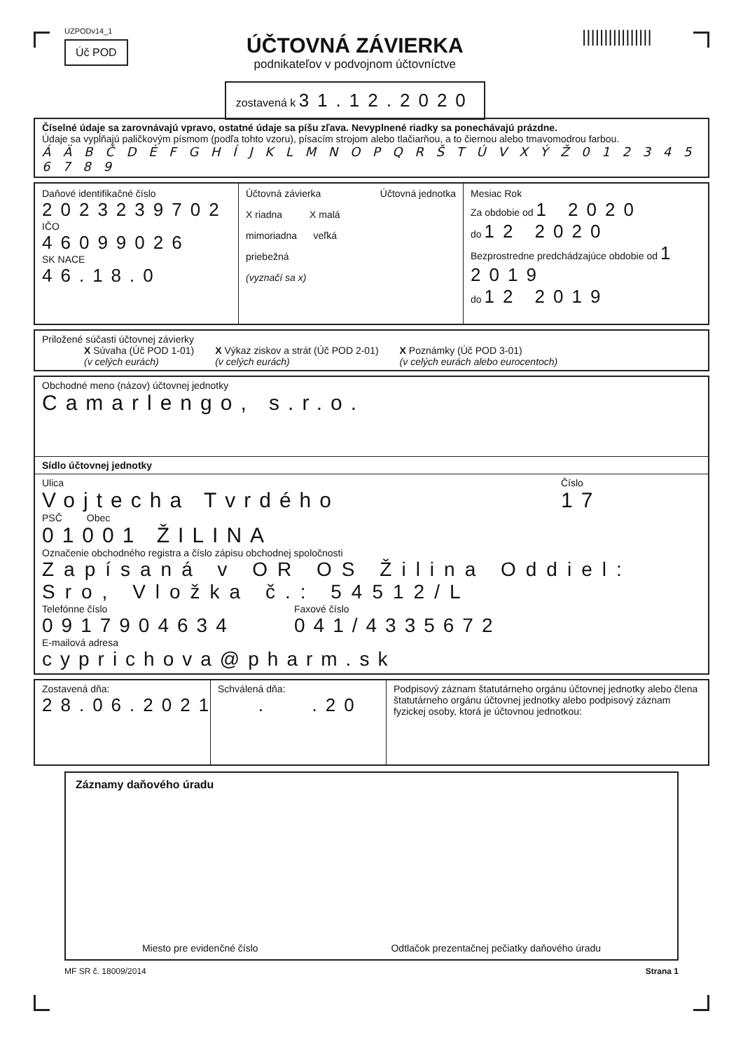UZPODv14_1
Úč POD
ÚČTOVNÁ ZÁVIERKA
podnikateľov v podvojnom účtovníctve
zostavená k 31.12.2020
||||||||||||||||
Číselné údaje sa zarovnávajú vpravo, ostatné údaje sa píšu zľava. Nevyplnené riadky sa ponechávajú prázdne.
Údaje sa vypĺňajú paličkovým písmom (podľa tohto vzoru), písacím strojom alebo tlačiarňou, a to čiernou alebo tmavomodrou farbou.
Á Ä B Č D É F G H Í J K L M N O P Q R Š T Ú V X Ý Ž 0 1 2 3 4 5 6 7 8 9
Daňové identifikačné číslo
2023239702
IČO
46099026
SK NACE
46.18.0
Účtovná závierka Účtovná jednotka
X riadna X malá
mimoriadna veľká
priebežná
(vyznačí sa x)
Mesiac Rok
Za obdobie od 1 2020
do 12 2020
Bezprostredne predchádzajúce obdobie od 1 2019
do 12 2019
Priložené súčasti účtovnej závierky
X Súvaha (Úč POD 1-01)
(v celých eurách)
X Výkaz ziskov a strát (Úč POD 2-01)
(v celých eurách)
X Poznámky (Úč POD 3-01)
(v celých eurách alebo eurocentoch)
Obchodné meno (názov) účtovnej jednotky
Camarlengo, s.r.o.
Sídlo účtovnej jednotky
Ulica
Vojtecha Tvrdého
Číslo
17
PSČ Obec
01001 ŽILINA
Označenie obchodného registra a číslo zápisu obchodnej spoločnosti
Zapísaná v OR OS Žilina Oddiel: Sro, Vložka č.: 54512/L
Telefónne číslo
0917904634
Faxové číslo
041/4335672
E-mailová adresa
cyprichova@pharm.sk
Zostavená dňa:
28.06.2021
Schválená dňa:
. .20
Podpisový záznam štatutárneho orgánu účtovnej jednotky alebo člena štatutárneho orgánu účtovnej jednotky alebo podpisový záznam fyzickej osoby, ktorá je účtovnou jednotkou:
Záznamy daňového úradu
Miesto pre evidenčné číslo Odtlačok prezentačnej pečiatky daňového úradu
MF SR č. 18009/2014 Strana 1